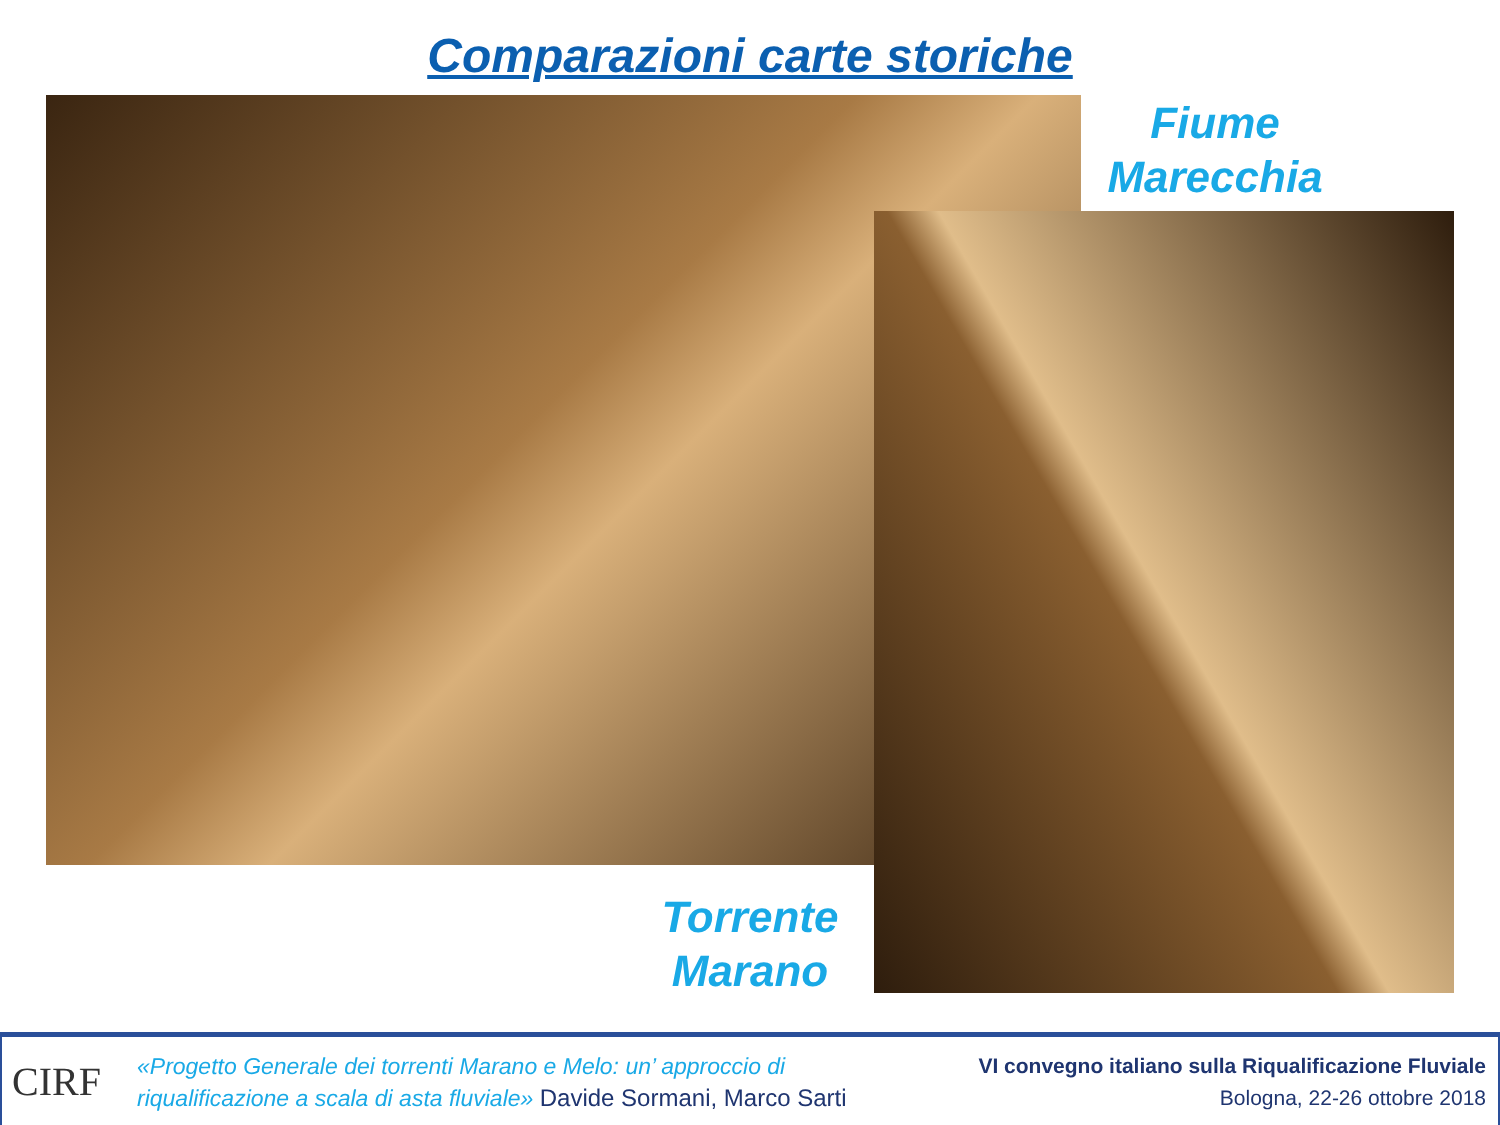Comparazioni carte storiche
Fiume
Marecchia
Torrente
Marano
CIRF
«Progetto Generale dei torrenti Marano e Melo: un’ approccio di
riqualificazione a scala di asta fluviale» Davide Sormani, Marco Sarti
VI convegno italiano sulla Riqualificazione Fluviale
Bologna, 22-26 ottobre 2018